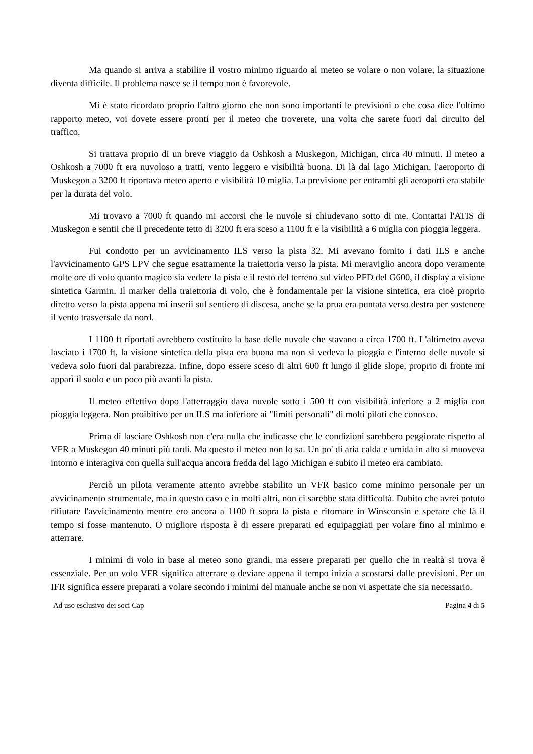Ma quando si arriva a stabilire il vostro minimo riguardo al meteo se volare o non volare, la situazione diventa difficile. Il problema nasce se il tempo non è favorevole.
Mi è stato ricordato proprio l'altro giorno che non sono importanti le previsioni o che cosa dice l'ultimo rapporto meteo, voi dovete essere pronti per il meteo che troverete, una volta che sarete fuori dal circuito del traffico.
Si trattava proprio di un breve viaggio da Oshkosh a Muskegon, Michigan, circa 40 minuti. Il meteo a Oshkosh a 7000 ft era nuvoloso a tratti, vento leggero e visibilità buona. Di là dal lago Michigan, l'aeroporto di Muskegon a 3200 ft riportava meteo aperto e visibilità 10 miglia. La previsione per entrambi gli aeroporti era stabile per la durata del volo.
Mi trovavo a 7000 ft quando mi accorsi che le nuvole si chiudevano sotto di me. Contattai l'ATIS di Muskegon e sentii che il precedente tetto di 3200 ft era sceso a 1100 ft e la visibilità a 6 miglia con pioggia leggera.
Fui condotto per un avvicinamento ILS verso la pista 32. Mi avevano fornito i dati ILS e anche l'avvicinamento GPS LPV che segue esattamente la traiettoria verso la pista. Mi meraviglio ancora dopo veramente molte ore di volo quanto magico sia vedere la pista e il resto del terreno sul video PFD del G600, il display a visione sintetica Garmin. Il marker della traiettoria di volo, che è fondamentale per la visione sintetica, era cioè proprio diretto verso la pista appena mi inserii sul sentiero di discesa, anche se la prua era puntata verso destra per sostenere il vento trasversale da nord.
I 1100 ft riportati avrebbero costituito la base delle nuvole che stavano a circa 1700 ft. L'altimetro aveva lasciato i 1700 ft, la visione sintetica della pista era buona ma non si vedeva la pioggia e l'interno delle nuvole si vedeva solo fuori dal parabrezza. Infine, dopo essere sceso di altri 600 ft lungo il glide slope, proprio di fronte mi apparì il suolo e un poco più avanti la pista.
Il meteo effettivo dopo l'atterraggio dava nuvole sotto i 500 ft con visibilità inferiore a 2 miglia con pioggia leggera. Non proibitivo per un ILS ma inferiore ai "limiti personali" di molti piloti che conosco.
Prima di lasciare Oshkosh non c'era nulla che indicasse che le condizioni sarebbero peggiorate rispetto al VFR a Muskegon 40 minuti più tardi. Ma questo il meteo non lo sa. Un po' di aria calda e umida in alto si muoveva intorno e interagiva con quella sull'acqua ancora fredda del lago Michigan e subito il meteo era cambiato.
Perciò un pilota veramente attento avrebbe stabilito un VFR basico come minimo personale per un avvicinamento strumentale, ma in questo caso e in molti altri, non ci sarebbe stata difficoltà. Dubito che avrei potuto rifiutare l'avvicinamento mentre ero ancora a 1100 ft sopra la pista e ritornare in Winsconsin e sperare che là il tempo si fosse mantenuto. O migliore risposta è di essere preparati ed equipaggiati per volare fino al minimo e atterrare.
I minimi di volo in base al meteo sono grandi, ma essere preparati per quello che in realtà si trova è essenziale. Per un volo VFR significa atterrare o deviare appena il tempo inizia a scostarsi dalle previsioni. Per un IFR significa essere preparati a volare secondo i minimi del manuale anche se non vi aspettate che sia necessario.
Ad uso esclusivo dei soci Cap Pagina 4 di 5